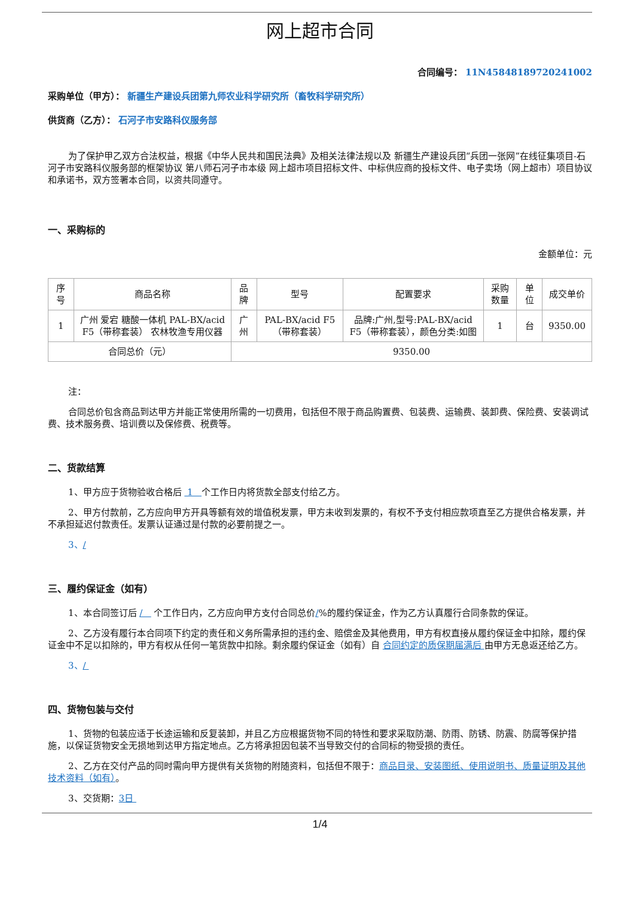网上超市合同
合同编号： 11N45848189720241002
采购单位（甲方）： 新疆生产建设兵团第九师农业科学研究所（畜牧科学研究所）
供货商（乙方）： 石河子市安路科仪服务部
为了保护甲乙双方合法权益，根据《中华人民共和国民法典》及相关法律法规以及 新疆生产建设兵团“兵团一张网”在线征集项目-石河子市安路科仪服务部的框架协议 第八师石河子市本级 网上超市项目招标文件、中标供应商的投标文件、电子卖场（网上超市）项目协议和承诺书，双方签署本合同，以资共同遵守。
一、采购标的
金额单位：元
| 序号 | 商品名称 | 品牌 | 型号 | 配置要求 | 采购数量 | 单位 | 成交单价 |
| --- | --- | --- | --- | --- | --- | --- | --- |
| 1 | 广州 爱宕 糖酸一体机 PAL-BX/acid F5（带称套装） 农林牧渔专用仪器 | 广州 | PAL-BX/acid F5（带称套装） | 品牌:广州,型号:PAL-BX/acid F5（带称套装），颜色分类:如图 | 1 | 台 | 9350.00 |
| 合同总价（元） | | 9350.00 | | | | | |
注：
合同总价包含商品到达甲方并能正常使用所需的一切费用，包括但不限于商品购置费、包装费、运输费、装卸费、保险费、安装调试费、技术服务费、培训费以及保修费、税费等。
二、货款结算
1、甲方应于货物验收合格后 1 个工作日内将货款全部支付给乙方。
2、甲方付款前，乙方应向甲方开具等额有效的增值税发票，甲方未收到发票的，有权不予支付相应款项直至乙方提供合格发票，并不承担延迟付款责任。发票认证通过是付款的必要前提之一。
3、/
三、履约保证金（如有）
1、本合同签订后 / 个工作日内，乙方应向甲方支付合同总价/%的履约保证金，作为乙方认真履行合同条款的保证。
2、乙方没有履行本合同项下约定的责任和义务所需承担的违约金、赔偿金及其他费用，甲方有权直接从履约保证金中扣除，履约保证金中不足以扣除的，甲方有权从任何一笔货款中扣除。剩余履约保证金（如有）自 合同约定的质保期届满后 由甲方无息返还给乙方。
3、/
四、货物包装与交付
1、货物的包装应适于长途运输和反复装卸，并且乙方应根据货物不同的特性和要求采取防潮、防雨、防锈、防震、防腐等保护措施，以保证货物安全无损地到达甲方指定地点。乙方将承担因包装不当导致交付的合同标的物受损的责任。
2、乙方在交付产品的同时需向甲方提供有关货物的附随资料，包括但不限于：商品目录、安装图纸、使用说明书、质量证明及其他技术资料（如有）。
3、交货期：3日
1/4